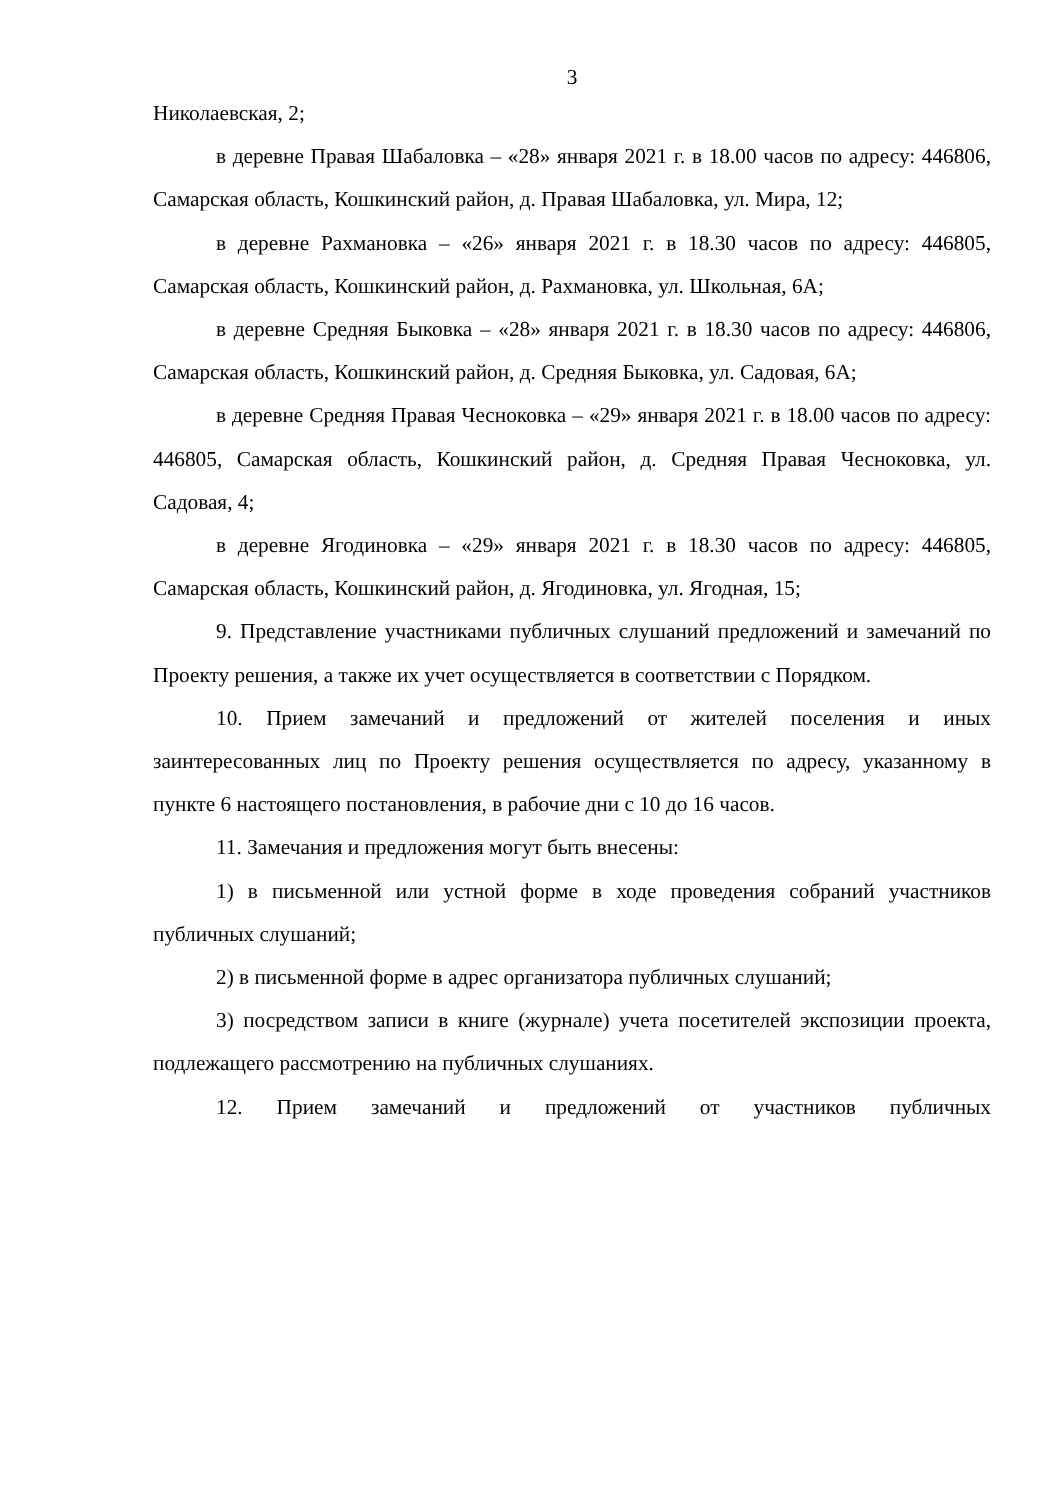3
Николаевская, 2;
в деревне Правая Шабаловка – «28» января 2021 г. в 18.00 часов по адресу: 446806, Самарская область, Кошкинский район, д. Правая Шабаловка, ул. Мира, 12;
в деревне Рахмановка – «26» января 2021 г. в 18.30 часов по адресу: 446805, Самарская область, Кошкинский район, д. Рахмановка, ул. Школьная, 6А;
в деревне Средняя Быковка – «28» января 2021 г. в 18.30 часов по адресу: 446806, Самарская область, Кошкинский район, д. Средняя Быковка, ул. Садовая, 6А;
в деревне Средняя Правая Чесноковка – «29» января 2021 г. в 18.00 часов по адресу: 446805, Самарская область, Кошкинский район, д. Средняя Правая Чесноковка, ул. Садовая, 4;
в деревне Ягодиновка – «29» января 2021 г. в 18.30 часов по адресу: 446805, Самарская область, Кошкинский район, д. Ягодиновка, ул. Ягодная, 15;
9. Представление участниками публичных слушаний предложений и замечаний по Проекту решения, а также их учет осуществляется в соответствии с Порядком.
10. Прием замечаний и предложений от жителей поселения и иных заинтересованных лиц по Проекту решения осуществляется по адресу, указанному в пункте 6 настоящего постановления, в рабочие дни с 10 до 16 часов.
11. Замечания и предложения могут быть внесены:
1) в письменной или устной форме в ходе проведения собраний участников публичных слушаний;
2) в письменной форме в адрес организатора публичных слушаний;
3) посредством записи в книге (журнале) учета посетителей экспозиции проекта, подлежащего рассмотрению на публичных слушаниях.
12. Прием замечаний и предложений от участников публичных